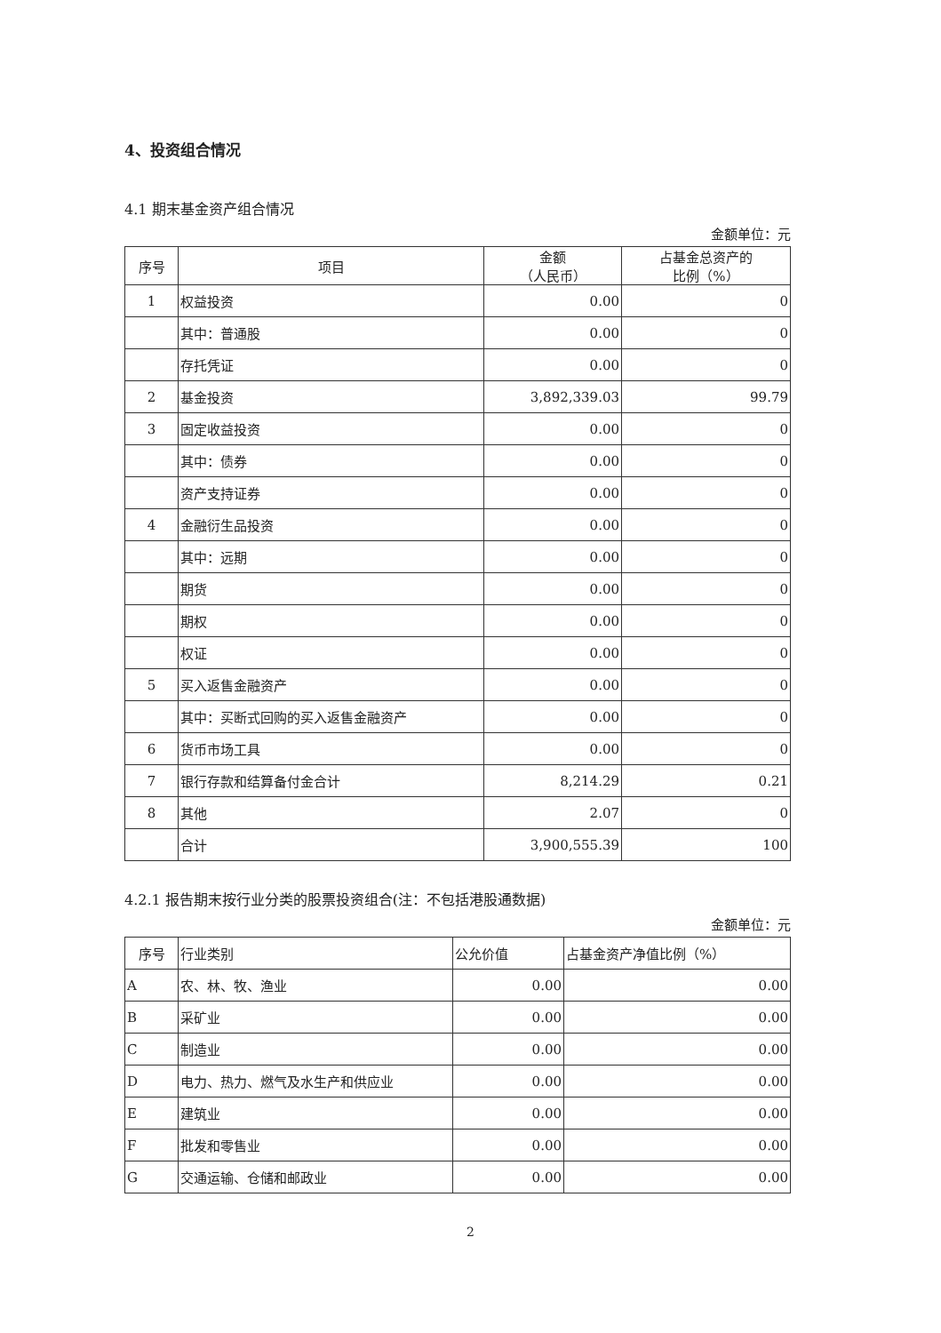4、投资组合情况
4.1 期末基金资产组合情况
金额单位：元
| 序号 | 项目 | 金额 （人民币） | 占基金总资产的 比例（%） |
| --- | --- | --- | --- |
| 1 | 权益投资 | 0.00 | 0 |
| | 其中：普通股 | 0.00 | 0 |
| | 存托凭证 | 0.00 | 0 |
| 2 | 基金投资 | 3,892,339.03 | 99.79 |
| 3 | 固定收益投资 | 0.00 | 0 |
| | 其中：债券 | 0.00 | 0 |
| | 资产支持证券 | 0.00 | 0 |
| 4 | 金融衍生品投资 | 0.00 | 0 |
| | 其中：远期 | 0.00 | 0 |
| | 期货 | 0.00 | 0 |
| | 期权 | 0.00 | 0 |
| | 权证 | 0.00 | 0 |
| 5 | 买入返售金融资产 | 0.00 | 0 |
| | 其中：买断式回购的买入返售金融资产 | 0.00 | 0 |
| 6 | 货币市场工具 | 0.00 | 0 |
| 7 | 银行存款和结算备付金合计 | 8,214.29 | 0.21 |
| 8 | 其他 | 2.07 | 0 |
| | 合计 | 3,900,555.39 | 100 |
4.2.1 报告期末按行业分类的股票投资组合(注：不包括港股通数据)
金额单位：元
| 序号 | 行业类别 | 公允价值 | 占基金资产净值比例（%） |
| --- | --- | --- | --- |
| A | 农、林、牧、渔业 | 0.00 | 0.00 |
| B | 采矿业 | 0.00 | 0.00 |
| C | 制造业 | 0.00 | 0.00 |
| D | 电力、热力、燃气及水生产和供应业 | 0.00 | 0.00 |
| E | 建筑业 | 0.00 | 0.00 |
| F | 批发和零售业 | 0.00 | 0.00 |
| G | 交通运输、仓储和邮政业 | 0.00 | 0.00 |
2